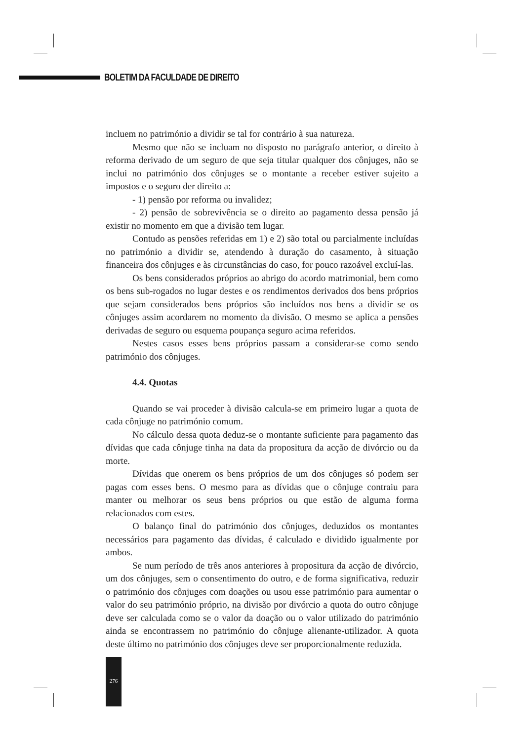BOLETIM DA FACULDADE DE DIREITO
incluem no património a dividir se tal for contrário à sua natureza.
Mesmo que não se incluam no disposto no parágrafo anterior, o direito à reforma derivado de um seguro de que seja titular qualquer dos cônjuges, não se inclui no património dos cônjuges se o montante a receber estiver sujeito a impostos e o seguro der direito a:
- 1) pensão por reforma ou invalidez;
- 2) pensão de sobrevivência se o direito ao pagamento dessa pensão já existir no momento em que a divisão tem lugar.
Contudo as pensões referidas em 1) e 2) são total ou parcialmente incluídas no património a dividir se, atendendo à duração do casamento, à situação financeira dos cônjuges e às circunstâncias do caso, for pouco razoável excluí-las.
Os bens considerados próprios ao abrigo do acordo matrimonial, bem como os bens sub-rogados no lugar destes e os rendimentos derivados dos bens próprios que sejam considerados bens próprios são incluídos nos bens a dividir se os cônjuges assim acordarem no momento da divisão. O mesmo se aplica a pensões derivadas de seguro ou esquema poupança seguro acima referidos.
Nestes casos esses bens próprios passam a considerar-se como sendo património dos cônjuges.
4.4. Quotas
Quando se vai proceder à divisão calcula-se em primeiro lugar a quota de cada cônjuge no património comum.
No cálculo dessa quota deduz-se o montante suficiente para pagamento das dívidas que cada cônjuge tinha na data da propositura da acção de divórcio ou da morte.
Dívidas que onerem os bens próprios de um dos cônjuges só podem ser pagas com esses bens. O mesmo para as dívidas que o cônjuge contraiu para manter ou melhorar os seus bens próprios ou que estão de alguma forma relacionados com estes.
O balanço final do património dos cônjuges, deduzidos os montantes necessários para pagamento das dívidas, é calculado e dividido igualmente por ambos.
Se num período de três anos anteriores à propositura da acção de divórcio, um dos cônjuges, sem o consentimento do outro, e de forma significativa, reduzir o património dos cônjuges com doações ou usou esse património para aumentar o valor do seu património próprio, na divisão por divórcio a quota do outro cônjuge deve ser calculada como se o valor da doação ou o valor utilizado do património ainda se encontrassem no património do cônjuge alienante-utilizador. A quota deste último no património dos cônjuges deve ser proporcionalmente reduzida.
276